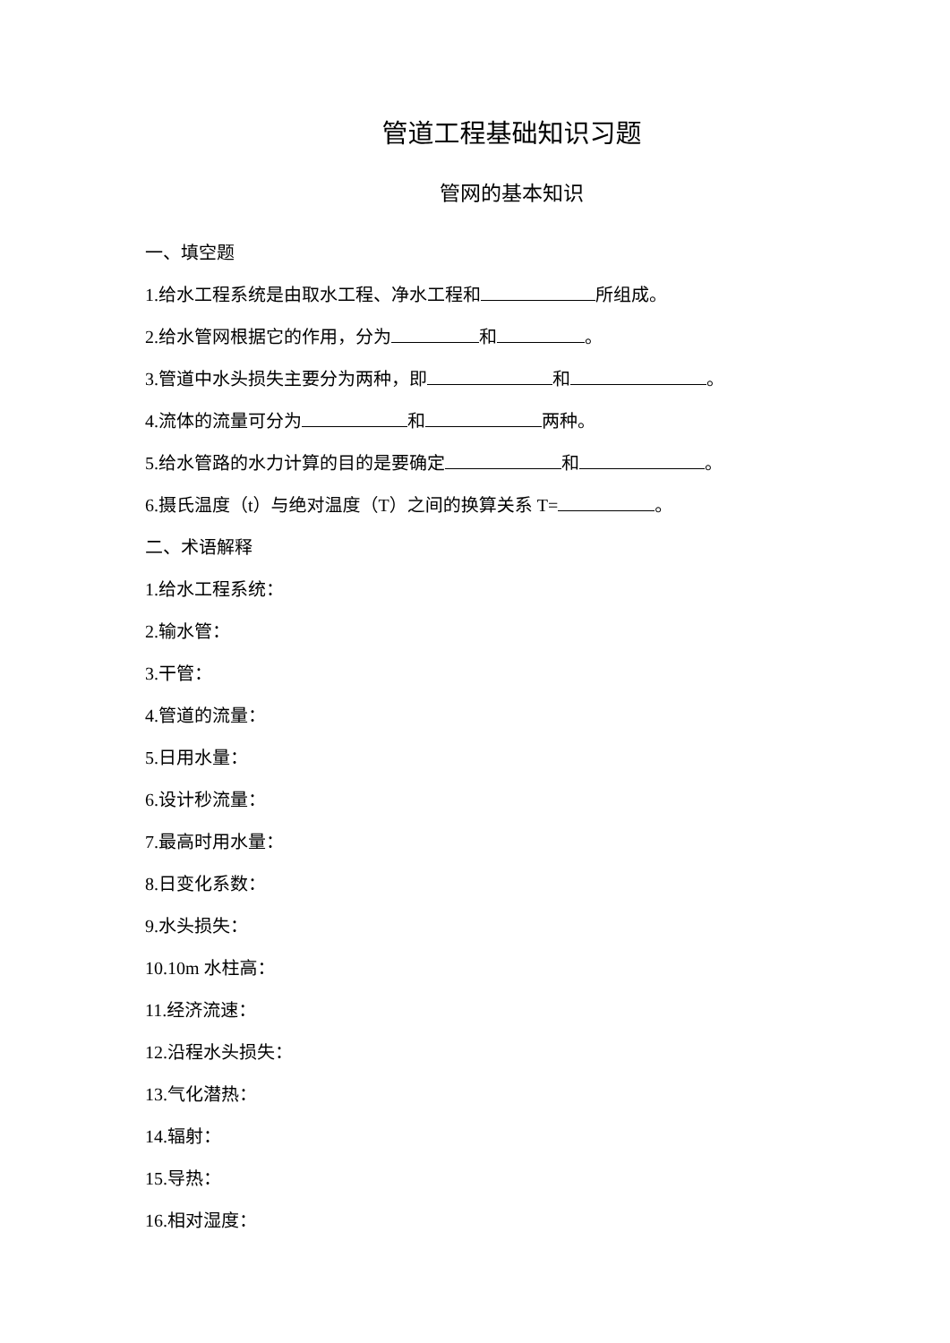管道工程基础知识习题
管网的基本知识
一、填空题
1.给水工程系统是由取水工程、净水工程和 所组成。
2.给水管网根据它的作用，分为 和 。
3.管道中水头损失主要分为两种，即 和 。
4.流体的流量可分为 和 两种。
5.给水管路的水力计算的目的是要确定 和 。
6.摄氏温度（t）与绝对温度（T）之间的换算关系 T= 。
二、术语解释
1.给水工程系统：
2.输水管：
3.干管：
4.管道的流量：
5.日用水量：
6.设计秒流量：
7.最高时用水量：
8.日变化系数：
9.水头损失：
10.10m 水柱高：
11.经济流速：
12.沿程水头损失：
13.气化潜热：
14.辐射：
15.导热：
16.相对湿度：